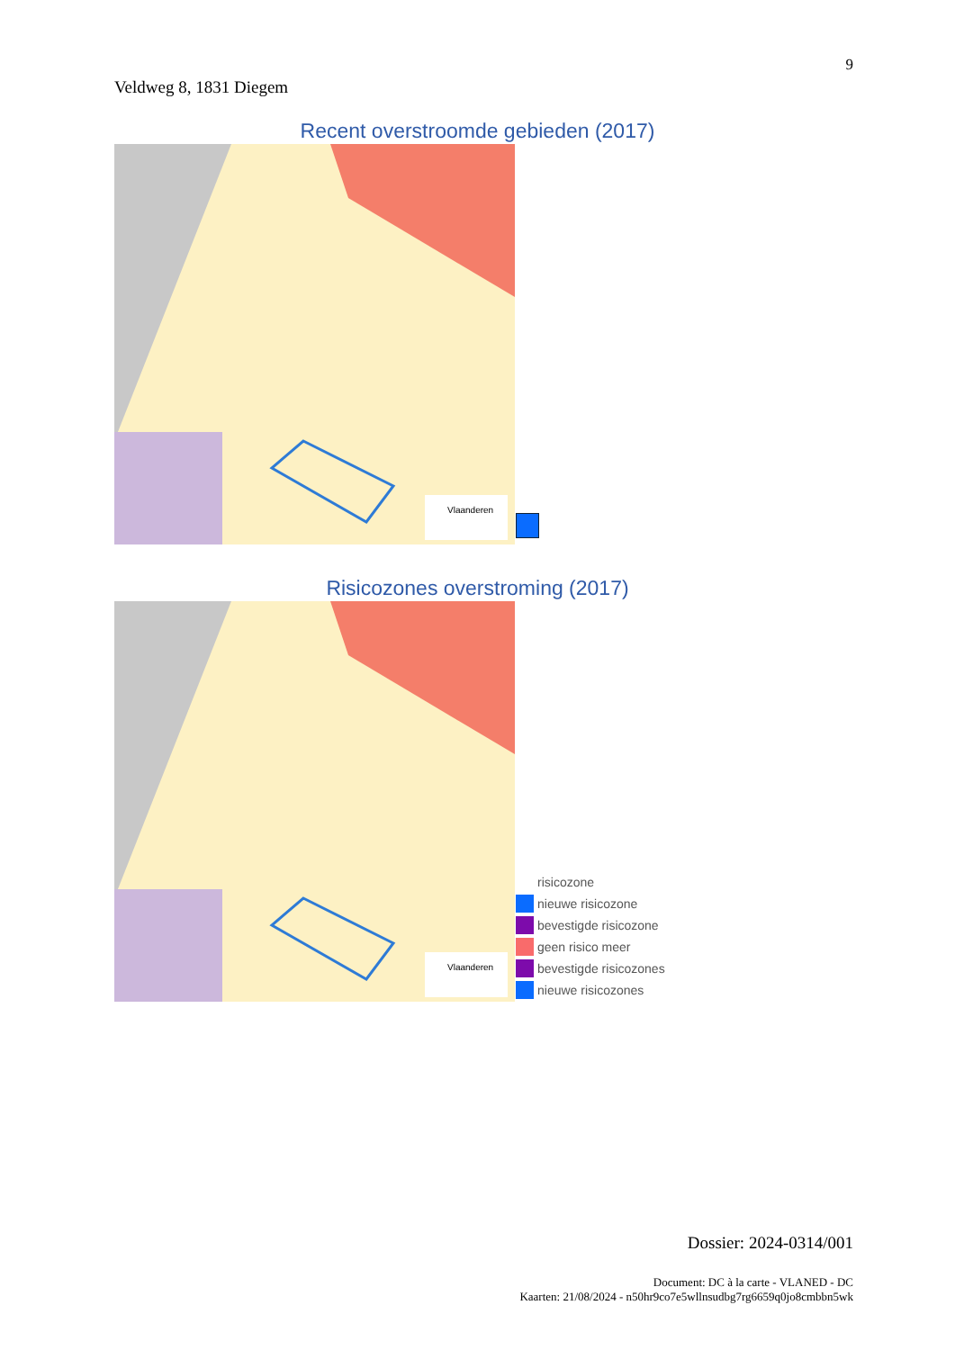9
Veldweg 8, 1831 Diegem
Recent overstroomde gebieden (2017)
Vlaanderen
Risicozones overstroming (2017)
Vlaanderen
risicozone
nieuwe risicozone
bevestigde risicozone
geen risico meer
bevestigde risicozones
nieuwe risicozones
Dossier: 2024-0314/001
Document: DC à la carte - VLANED - DC
Kaarten: 21/08/2024 - n50hr9co7e5wllnsudbg7rg6659q0jo8cmbbn5wk